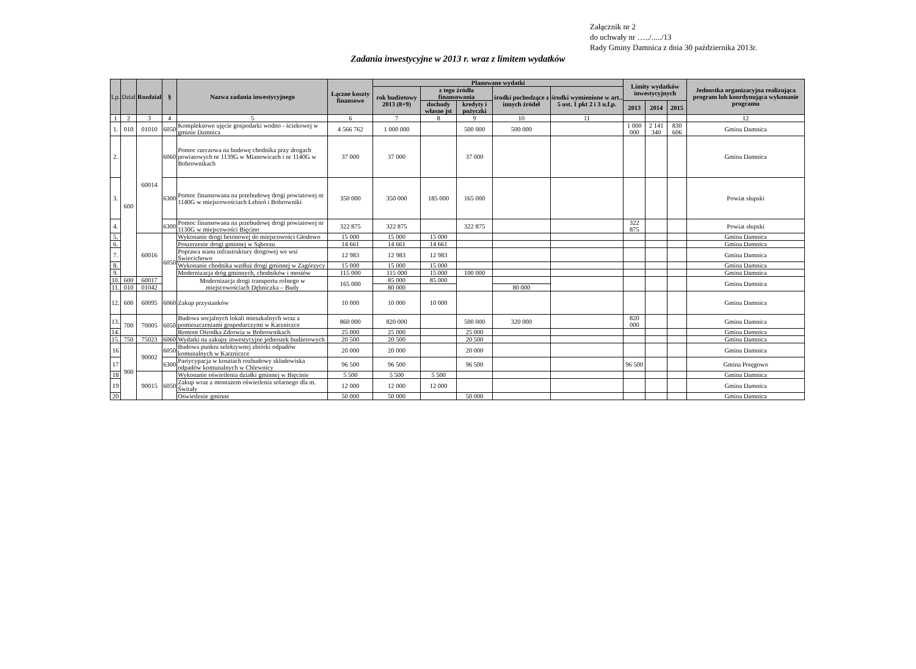Załącznik nr 2
do uchwały nr …../...../13
Rady Gminy Damnica z dnia 30 października 2013r.
Zadania inwestycyjne w 2013 r. wraz z limitem wydatków
| Lp. | Dzial | Rozdzial | § | Nazwa zadania inwestycyjnego | Łączne koszty finansowe | Planowane wydatki | | | | | Limity wydatków inwestycyjnych | | | Jednostka organizacyjna realizująca program lub koordynująca wykonanie programu |
| --- | --- | --- | --- | --- | --- | --- | --- | --- | --- | --- | --- | --- | --- | --- |
| | | | | | | rok budżetowy 2013 (8+9) | z tego źródła finansowania | | środki pochodzące z innych źródeł | środki wymienione w art.. 5 ust. 1 pkt 2 i 3 u.f.p. | | | | |
| | | | | | | | dochody własne jst | kredyty i pożyczki | | | 2013 | 2014 | 2015 | |
| 1 | 2 | 3 | 4 | 5 | 6 | 7 | 8 | 9 | 10 | 11 | | | | 12 |
| 1. | 010 | 01010 | 6050 | Kompleksowe ujęcie gospodarki wodno - ściekowej w gminie Damnica | 4 566 762 | 1 000 000 | | 500 000 | 500 000 | | 1 000 000 | 2 141 340 | 830 606 | Gmina Damnica |
| 2. | 600 | 60014 | 6060 | Pomoc rzeczowa na budowę chodnika przy drogach powiatowych nr 1139G w Mianowicach i nr 1140G w Bobrownikach | 37 000 | 37 000 | | 37 000 | | | | | | Gmina Damnica |
| 3. | | | 6300 | Pomoc finansowana na przebudowę drogi powiatowej nr 1140G w miejscowościach Łebień i Bobrowniki | 350 000 | 350 000 | 185 000 | 165 000 | | | | | | Powiat słupski |
| 4. | | | 6300 | Pomoc finansowana na przebudowę drogi powiatowej nr 1130G w miejscowości Bięcino | 322 875 | 322 875 | | 322 875 | | | 322 875 | | | Powiat słupski |
| 5. | | 60016 | 6050 | Wykonanie drogi betonowej do miejscowości Głodowo | 15 000 | 15 000 | 15 000 | | | | | | | Gmina Damnica |
| 6. | | | | Poszerzenie drogi gminnej w Sąborzu | 14 661 | 14 661 | 14 661 | | | | | | | Gmina Damnica |
| 7. | | | | Poprawa stanu infrastruktury drogowej we wsi Świecichowo | 12 983 | 12 983 | 12 983 | | | | | | | Gmina Damnica |
| 8. | | | | Wykonanie chodnika wzdłuż drogi gminnej w Zagórzycy | 15 000 | 15 000 | 15 000 | | | | | | | Gmina Damnica |
| 9. | | | | Modernizacja dróg gminnych, chodników i mostów | 115 000 | 115 000 | 15 000 | 100 000 | | | | | | Gmina Damnica |
| 10. | 600 | 60017 | | Modernizacja drogi transportu rolnego w miejscowościach Dębniczka – Budy | 165 000 | 85 000 | 85 000 | | | | | | | Gmina Damnica |
| 11. | 010 | 01042 | | | | 80 000 | | | 80 000 | | | | | |
| 12. | 600 | 60095 | 6060 | Zakup przystanków | 10 000 | 10 000 | 10 000 | | | | | | | Gmina Damnica |
| 13. | 700 | 70005 | 6050 | Budowa socjalnych lokali mieszkalnych wraz z pomieszczeniami gospodarczymi w Karzniczce | 860 000 | 820 000 | | 500 000 | 320 000 | | 820 000 | | | Gmina Damnica |
| 14. | | | | Remont Ośrodka Zdrowia w Bobrownikach | 25 000 | 25 000 | | 25 000 | | | | | | Gmina Damnica |
| 15. | 750 | 75023 | 6060 | Wydatki na zakupy inwestycyjne jednostek budżetowych | 20 500 | 20 500 | | 20 500 | | | | | | Gmina Damnica |
| 16 | 900 | 90002 | 6050 | Budowa punktu selektywnej zbiórki odpadów komunalnych w Karzniczce | 20 000 | 20 000 | | 20 000 | | | | | | Gmina Damnica |
| 17 | | | 6300 | Partycypacja w kosztach rozbudowy składowiska odpadów komunalnych w Chlewnicy | 96 500 | 96 500 | | 96 500 | | | 96 500 | | | Gmina Potęgowo |
| 18 | | 90015 | 6050 | Wykonanie oświetlenia działki gminnej w Bięcinie | 5 500 | 5 500 | 5 500 | | | | | | | Gmina Damnica |
| 19 | | | | Zakup wraz z montażem oświetlenia solarnego dla m. Świtały | 12 000 | 12 000 | 12 000 | | | | | | | Gmina Damnica |
| 20 | | | | Oświetlenie gminne | 50 000 | 50 000 | | 50 000 | | | | | | Gmina Damnica |